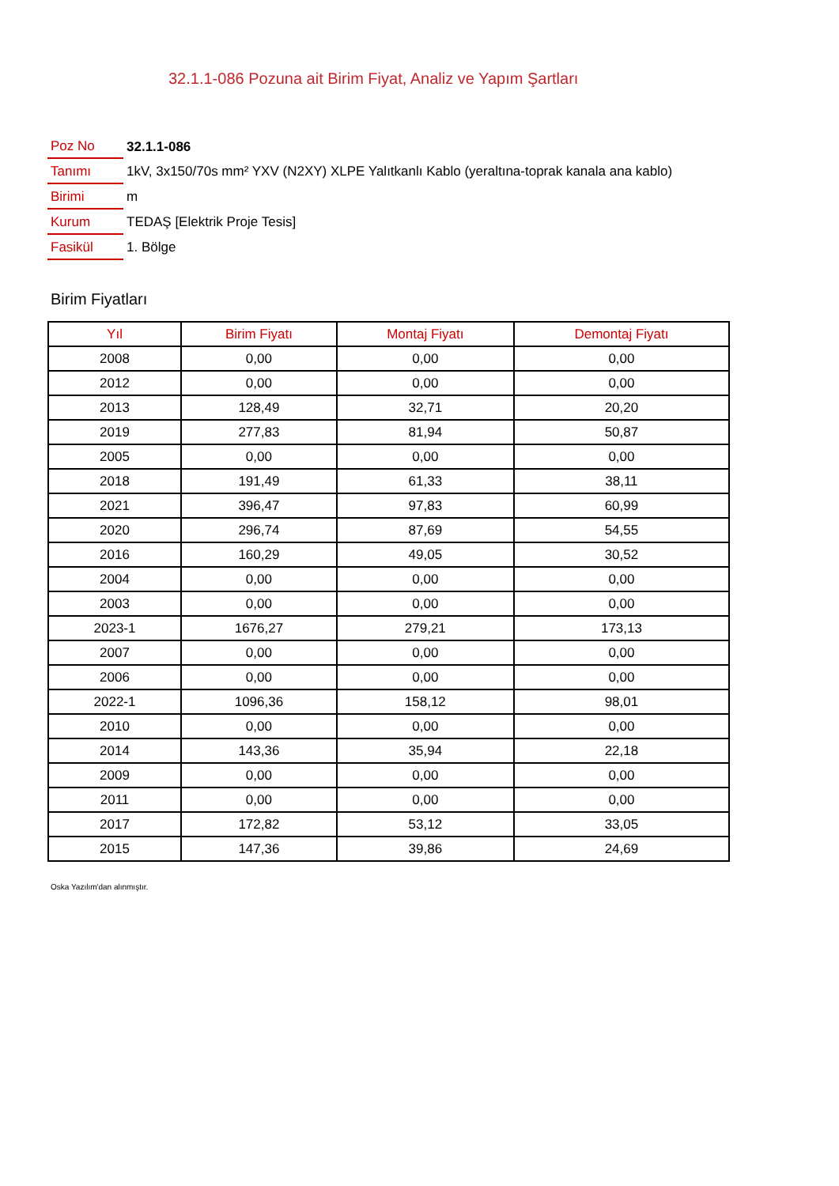32.1.1-086 Pozuna ait Birim Fiyat, Analiz ve Yapım Şartları
| Poz No | 32.1.1-086 |
| Tanımı | 1kV, 3x150/70s mm² YXV (N2XY) XLPE Yalıtkanlı Kablo (yeraltına-toprak kanala ana kablo) |
| Birimi | m |
| Kurum | TEDAŞ [Elektrik Proje Tesis] |
| Fasikül | 1. Bölge |
Birim Fiyatları
| Yıl | Birim Fiyatı | Montaj Fiyatı | Demontaj Fiyatı |
| --- | --- | --- | --- |
| 2008 | 0,00 | 0,00 | 0,00 |
| 2012 | 0,00 | 0,00 | 0,00 |
| 2013 | 128,49 | 32,71 | 20,20 |
| 2019 | 277,83 | 81,94 | 50,87 |
| 2005 | 0,00 | 0,00 | 0,00 |
| 2018 | 191,49 | 61,33 | 38,11 |
| 2021 | 396,47 | 97,83 | 60,99 |
| 2020 | 296,74 | 87,69 | 54,55 |
| 2016 | 160,29 | 49,05 | 30,52 |
| 2004 | 0,00 | 0,00 | 0,00 |
| 2003 | 0,00 | 0,00 | 0,00 |
| 2023-1 | 1676,27 | 279,21 | 173,13 |
| 2007 | 0,00 | 0,00 | 0,00 |
| 2006 | 0,00 | 0,00 | 0,00 |
| 2022-1 | 1096,36 | 158,12 | 98,01 |
| 2010 | 0,00 | 0,00 | 0,00 |
| 2014 | 143,36 | 35,94 | 22,18 |
| 2009 | 0,00 | 0,00 | 0,00 |
| 2011 | 0,00 | 0,00 | 0,00 |
| 2017 | 172,82 | 53,12 | 33,05 |
| 2015 | 147,36 | 39,86 | 24,69 |
Oska Yazılım'dan alınmıştır.